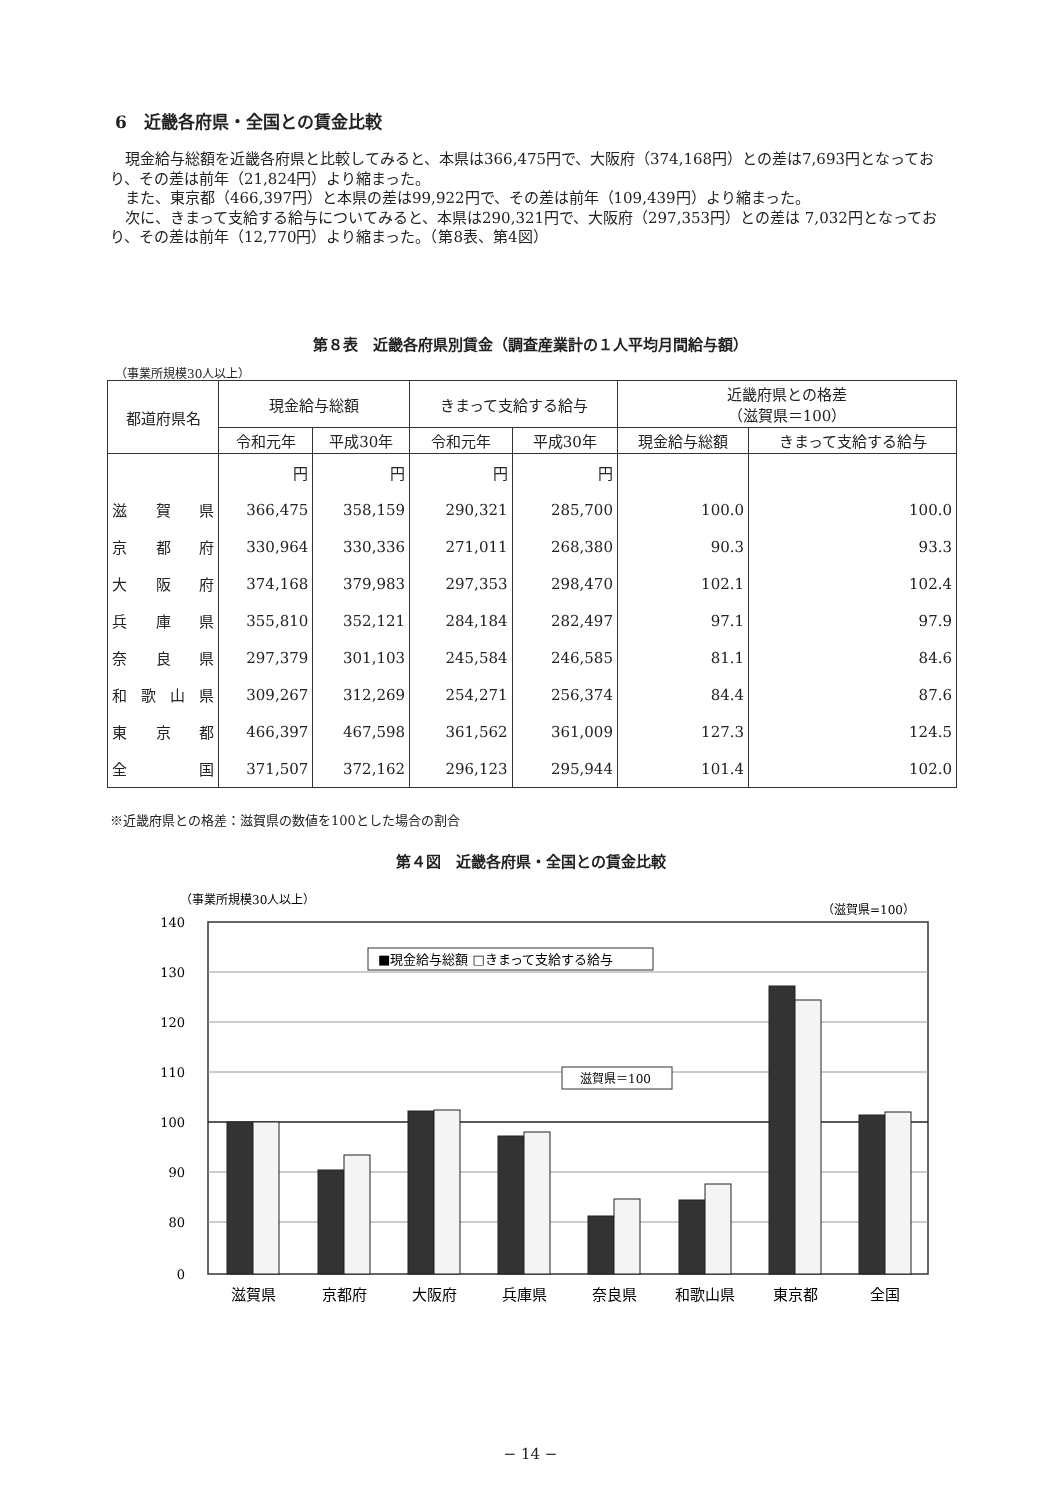6　近畿各府県・全国との賃金比較
　現金給与総額を近畿各府県と比較してみると、本県は366,475円で、大阪府（374,168円）との差は7,693円となっており、その差は前年（21,824円）より縮まった。
　また、東京都（466,397円）と本県の差は99,922円で、その差は前年（109,439円）より縮まった。
　次に、きまって支給する給与についてみると、本県は290,321円で、大阪府（297,353円）との差は 7,032円となっており、その差は前年（12,770円）より縮まった。（第8表、第4図）
第８表　近畿各府県別賃金（調査産業計の１人平均月間給与額）
（事業所規模30人以上）
| 都道府県名 | 現金給与総額 | | きまって支給する給与 | | 近畿府県との格差 （滋賀県＝100） | |
| --- | --- | --- | --- | --- | --- | --- |
| | 令和元年 | 平成30年 | 令和元年 | 平成30年 | 現金給与総額 | きまって支給する給与 |
| | 円 | 円 | 円 | 円 | | |
| 滋 賀 県 | 366,475 | 358,159 | 290,321 | 285,700 | 100.0 | 100.0 |
| 京 都 府 | 330,964 | 330,336 | 271,011 | 268,380 | 90.3 | 93.3 |
| 大 阪 府 | 374,168 | 379,983 | 297,353 | 298,470 | 102.1 | 102.4 |
| 兵 庫 県 | 355,810 | 352,121 | 284,184 | 282,497 | 97.1 | 97.9 |
| 奈 良 県 | 297,379 | 301,103 | 245,584 | 246,585 | 81.1 | 84.6 |
| 和 歌 山 県 | 309,267 | 312,269 | 254,271 | 256,374 | 84.4 | 87.6 |
| 東 京 都 | 466,397 | 467,598 | 361,562 | 361,009 | 127.3 | 124.5 |
| 全 国 | 371,507 | 372,162 | 296,123 | 295,944 | 101.4 | 102.0 |
※近畿府県との格差：滋賀県の数値を100とした場合の割合
第４図　近畿各府県・全国との賃金比較
（事業所規模30人以上）
（滋賀県=100）
140
130
120
110
100
90
80
0
■現金給与総額 □きまって支給する給与
滋賀県＝100
滋賀県
京都府
大阪府
兵庫県
奈良県
和歌山県
東京都
全国
− 14 −